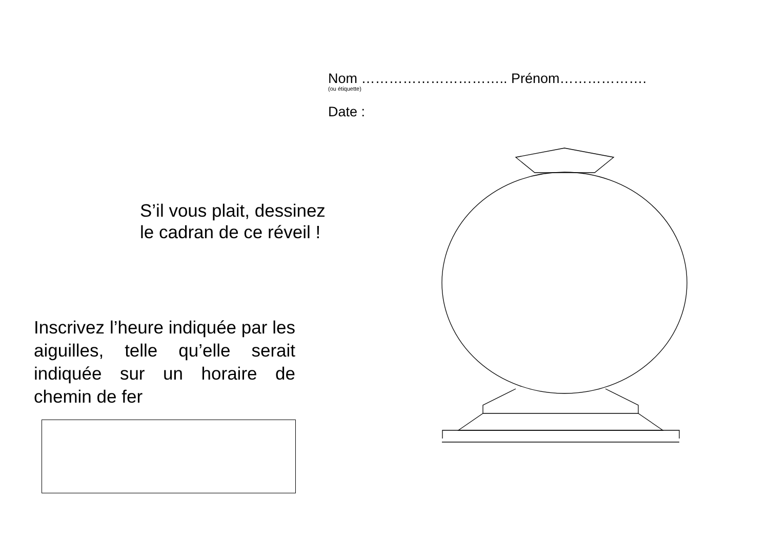Nom ………………………….. Prénom……………….
(ou étiquette)
Date :
S’il vous plait, dessinez
le cadran de ce réveil !
Inscrivez l’heure indiquée par les aiguilles, telle qu’elle serait indiquée sur un horaire de chemin de fer